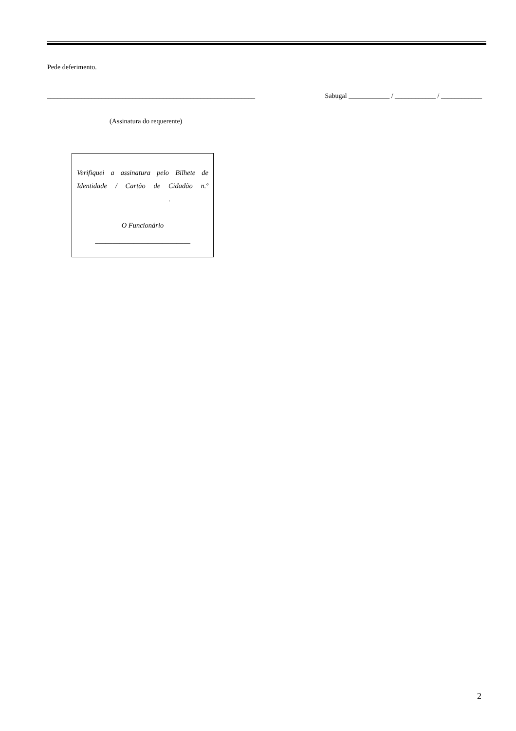Pede deferimento.
_____________________________________________________________ Sabugal ____________ / ____________ / ____________
(Assinatura do requerente)
Verifiquei a assinatura pelo Bilhete de Identidade / Cartão de Cidadão n.º __________________________.
O Funcionário
___________________________
2